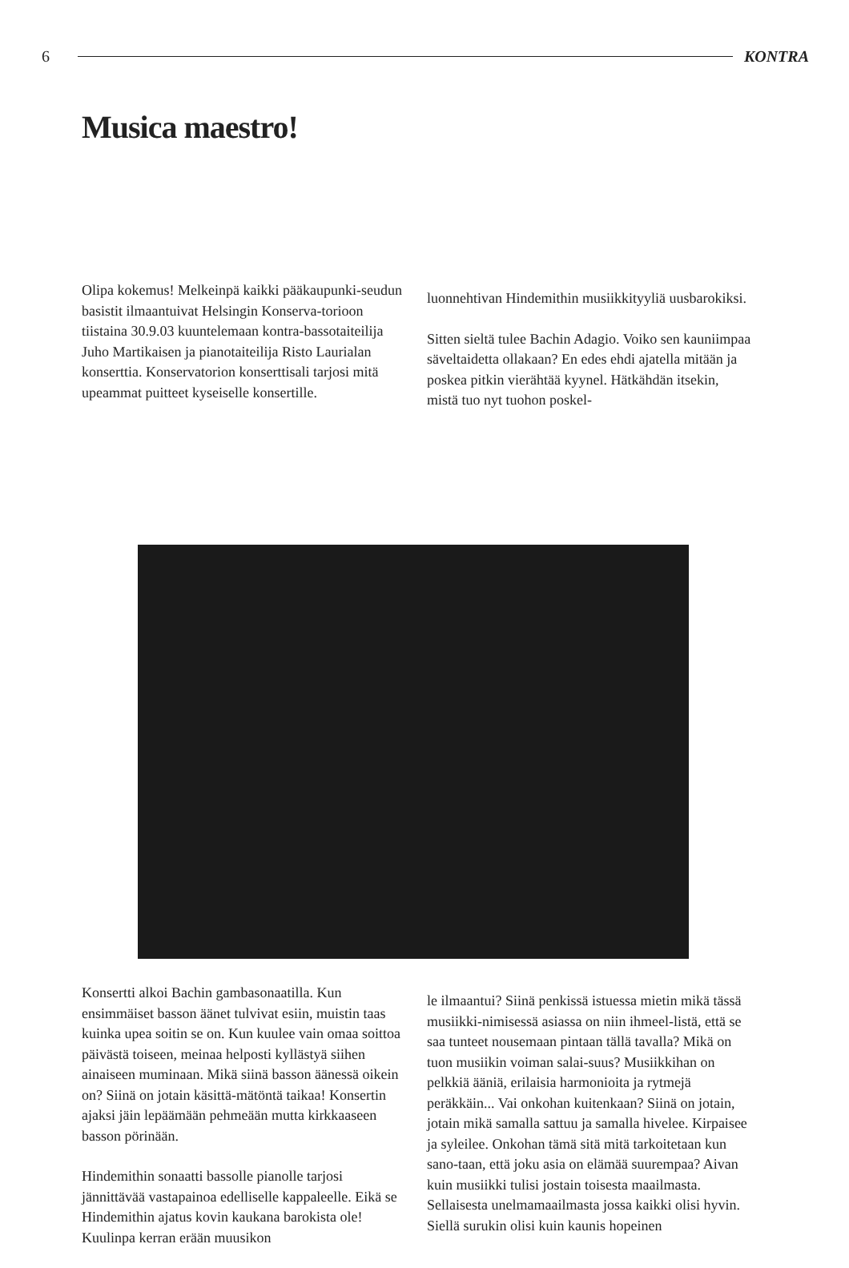6 KONTRA
Musica maestro!
Olipa kokemus! Melkeinpä kaikki pääkaupunki-seudun basistit ilmaantuivat Helsingin Konserva-torioon tiistaina 30.9.03 kuuntelemaan kontra-bassotaiteilija Juho Martikaisen ja pianotaiteilija Risto Laurialan konserttia. Konservatorion konserttisali tarjosi mitä upeammat puitteet kyseiselle konsertille.
luonnehtivan Hindemithin musiikkityyliä uusbarokiksi.
Sitten sieltä tulee Bachin Adagio. Voiko sen kauniimpaa säveltaidetta ollakaan? En edes ehdi ajatella mitään ja poskea pitkin vierähtää kyynel. Hätkähdän itsekin, mistä tuo nyt tuohon poskel-
Konsertti alkoi Bachin gambasonaatilla. Kun ensimmäiset basson äänet tulvivat esiin, muistin taas kuinka upea soitin se on. Kun kuulee vain omaa soittoa päivästä toiseen, meinaa helposti kyllästyä siihen ainaiseen muminaan. Mikä siinä basson äänessä oikein on? Siinä on jotain käsittä-mätöntä taikaa! Konsertin ajaksi jäin lepäämään pehmeään mutta kirkkaaseen basson pörinään.
Hindemithin sonaatti bassolle pianolle tarjosi jännittävää vastapainoa edelliselle kappaleelle. Eikä se Hindemithin ajatus kovin kaukana barokista ole! Kuulinpa kerran erään muusikon
le ilmaantui? Siinä penkissä istuessa mietin mikä tässä musiikki-nimisessä asiassa on niin ihmeel-listä, että se saa tunteet nousemaan pintaan tällä tavalla? Mikä on tuon musiikin voiman salai-suus? Musiikkihan on pelkkiä ääniä, erilaisia harmonioita ja rytmejä peräkkäin... Vai onkohan kuitenkaan? Siinä on jotain, jotain mikä samalla sattuu ja samalla hivelee. Kirpaisee ja syleilee. Onkohan tämä sitä mitä tarkoitetaan kun sano-taan, että joku asia on elämää suurempaa? Aivan kuin musiikki tulisi jostain toisesta maailmasta. Sellaisesta unelmamaailmasta jossa kaikki olisi hyvin. Siellä surukin olisi kuin kaunis hopeinen